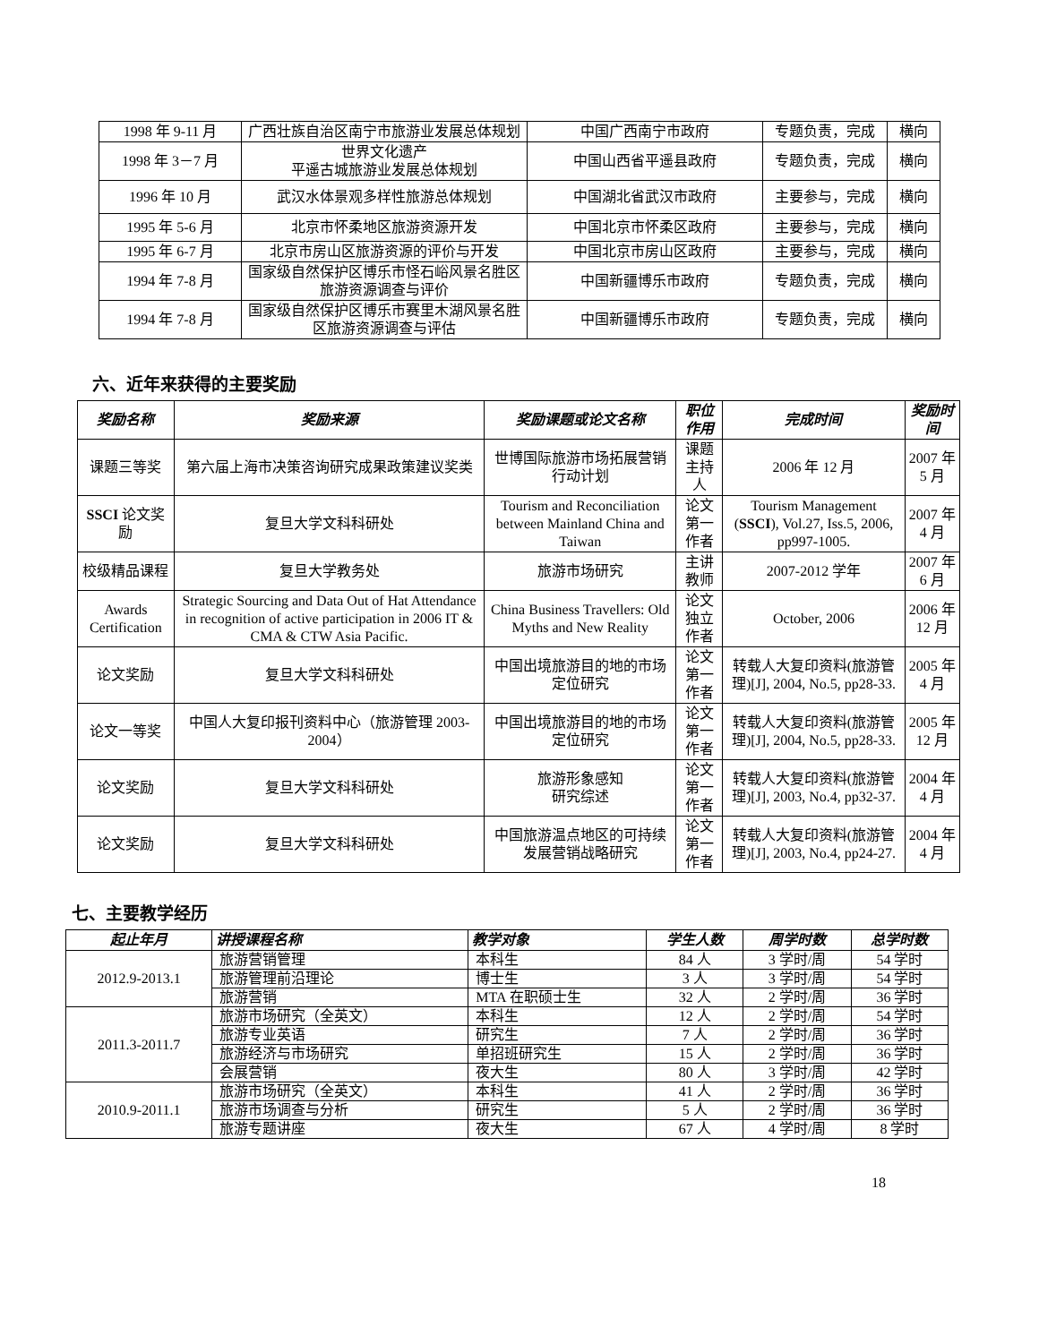| 1998 年 9-11 月 | 广西壮族自治区南宁市旅游业发展总体规划 | 中国广西南宁市政府 | 专题负责，完成 | 横向 |
| 1998 年 3－7 月 | 世界文化遗产 平遥古城旅游业发展总体规划 | 中国山西省平遥县政府 | 专题负责，完成 | 横向 |
| 1996 年 10 月 | 武汉水体景观多样性旅游总体规划 | 中国湖北省武汉市政府 | 主要参与，完成 | 横向 |
| 1995 年 5-6 月 | 北京市怀柔地区旅游资源开发 | 中国北京市怀柔区政府 | 主要参与，完成 | 横向 |
| 1995 年 6-7 月 | 北京市房山区旅游资源的评价与开发 | 中国北京市房山区政府 | 主要参与，完成 | 横向 |
| 1994 年 7-8 月 | 国家级自然保护区博乐市怪石峪风景名胜区旅游资源调查与评价 | 中国新疆博乐市政府 | 专题负责，完成 | 横向 |
| 1994 年 7-8 月 | 国家级自然保护区博乐市赛里木湖风景名胜区旅游资源调查与评估 | 中国新疆博乐市政府 | 专题负责，完成 | 横向 |
六、近年来获得的主要奖励
| 奖励名称 | 奖励来源 | 奖励课题或论文名称 | 职位作用 | 完成时间 | 奖励时间 |
| --- | --- | --- | --- | --- | --- |
| 课题三等奖 | 第六届上海市决策咨询研究成果政策建议奖类 | 世博国际旅游市场拓展营销行动计划 | 课题主持人 | 2006 年 12 月 | 2007 年 5 月 |
| SSCI 论文奖励 | 复旦大学文科科研处 | Tourism and Reconciliation between Mainland China and Taiwan | 论文第一作者 | Tourism Management ( SSCI ), Vol.27, Iss.5, 2006, pp997-1005. | 2007 年 4 月 |
| 校级精品课程 | 复旦大学教务处 | 旅游市场研究 | 主讲教师 | 2007-2012 学年 | 2007 年 6 月 |
| Awards Certification | Strategic Sourcing and Data Out of Hat Attendance in recognition of active participation in 2006 IT & CMA & CTW Asia Pacific. | China Business Travellers: Old Myths and New Reality | 论文独立作者 | October, 2006 | 2006 年 12 月 |
| 论文奖励 | 复旦大学文科科研处 | 中国出境旅游目的地的市场定位研究 | 论文第一作者 | 转载人大复印资料(旅游管理)[J], 2004, No.5, pp28-33. | 2005 年 4 月 |
| 论文一等奖 | 中国人大复印报刊资料中心（旅游管理 2003-2004） | 中国出境旅游目的地的市场定位研究 | 论文第一作者 | 转载人大复印资料(旅游管理)[J], 2004, No.5, pp28-33. | 2005 年 12 月 |
| 论文奖励 | 复旦大学文科科研处 | 旅游形象感知 研究综述 | 论文第一作者 | 转载人大复印资料(旅游管理)[J], 2003, No.4, pp32-37. | 2004 年 4 月 |
| 论文奖励 | 复旦大学文科科研处 | 中国旅游温点地区的可持续发展营销战略研究 | 论文第一作者 | 转载人大复印资料(旅游管理)[J], 2003, No.4, pp24-27. | 2004 年 4 月 |
七、主要教学经历
| 起止年月 | 讲授课程名称 | 教学对象 | 学生人数 | 周学时数 | 总学时数 |
| --- | --- | --- | --- | --- | --- |
| 2012.9-2013.1 | 旅游营销管理 | 本科生 | 84 人 | 3 学时/周 | 54 学时 |
| | 旅游管理前沿理论 | 博士生 | 3 人 | 3 学时/周 | 54 学时 |
| | 旅游营销 | MTA 在职硕士生 | 32 人 | 2 学时/周 | 36 学时 |
| 2011.3-2011.7 | 旅游市场研究（全英文） | 本科生 | 12 人 | 2 学时/周 | 54 学时 |
| | 旅游专业英语 | 研究生 | 7 人 | 2 学时/周 | 36 学时 |
| | 旅游经济与市场研究 | 单招班研究生 | 15 人 | 2 学时/周 | 36 学时 |
| | 会展营销 | 夜大生 | 80 人 | 3 学时/周 | 42 学时 |
| 2010.9-2011.1 | 旅游市场研究（全英文） | 本科生 | 41 人 | 2 学时/周 | 36 学时 |
| | 旅游市场调查与分析 | 研究生 | 5 人 | 2 学时/周 | 36 学时 |
| | 旅游专题讲座 | 夜大生 | 67 人 | 4 学时/周 | 8 学时 |
18